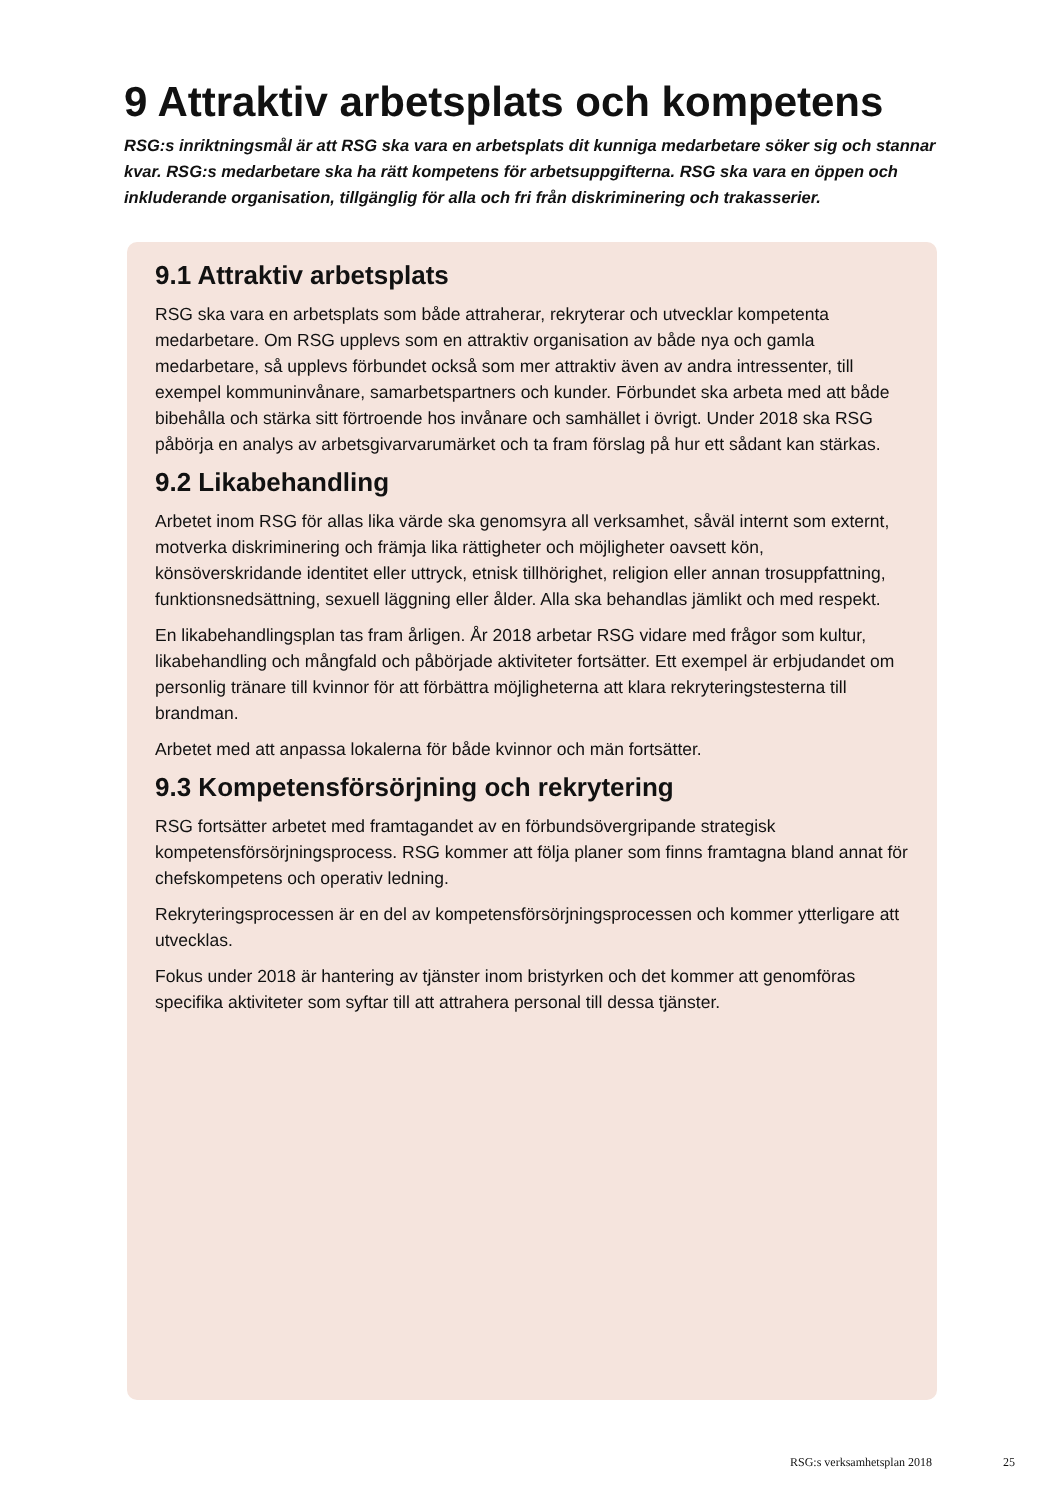9 Attraktiv arbetsplats och kompetens
RSG:s inriktningsmål är att RSG ska vara en arbetsplats dit kunniga medarbetare söker sig och stannar kvar. RSG:s medarbetare ska ha rätt kompetens för arbetsuppgifterna. RSG ska vara en öppen och inkluderande organisation, tillgänglig för alla och fri från diskriminering och trakasserier.
9.1 Attraktiv arbetsplats
RSG ska vara en arbetsplats som både attraherar, rekryterar och utvecklar kompetenta medarbetare. Om RSG upplevs som en attraktiv organisation av både nya och gamla medarbetare, så upplevs förbundet också som mer attraktiv även av andra intres­senter, till exempel kommuninvånare, samarbetspartners och kunder. Förbundet ska arbeta med att både bibehålla och stärka sitt förtroende hos invånare och samhället i övrigt. Under 2018 ska RSG påbörja en analys av arbetsgivarvarumärket och ta fram förslag på hur ett sådant kan stärkas.
9.2 Likabehandling
Arbetet inom RSG för allas lika värde ska genomsyra all verksamhet, såväl internt som externt, motverka diskriminering och främja lika rättigheter och möjligheter oavsett kön, könsöverskridande identitet eller uttryck, etnisk tillhörighet, religion eller annan trosuppfattning, funktionsnedsättning, sexuell läggning eller ålder. Alla ska behandlas jämlikt och med respekt.
En likabehandlingsplan tas fram årligen. År 2018 arbetar RSG vidare med frågor som kultur, likabehandling och mångfald och påbörjade aktiviteter fortsätter. Ett exempel är erbjudandet om personlig tränare till kvinnor för att förbättra möjligheterna att klara rekryteringstesterna till brandman.
Arbetet med att anpassa lokalerna för både kvinnor och män fortsätter.
9.3 Kompetensförsörjning och rekrytering
RSG fortsätter arbetet med framtagandet av en förbundsövergripande strategisk kompetensförsörjningsprocess. RSG kommer att följa planer som finns framtagna bland annat för chefskompetens och operativ ledning.
Rekryteringsprocessen är en del av kompetensförsörjningsprocessen och kommer ytterligare att utvecklas.
Fokus under 2018 är hantering av tjänster inom bristyrken och det kommer att genom­föras specifika aktiviteter som syftar till att attrahera personal till dessa tjänster.
RSG:s verksamhetsplan 2018 25